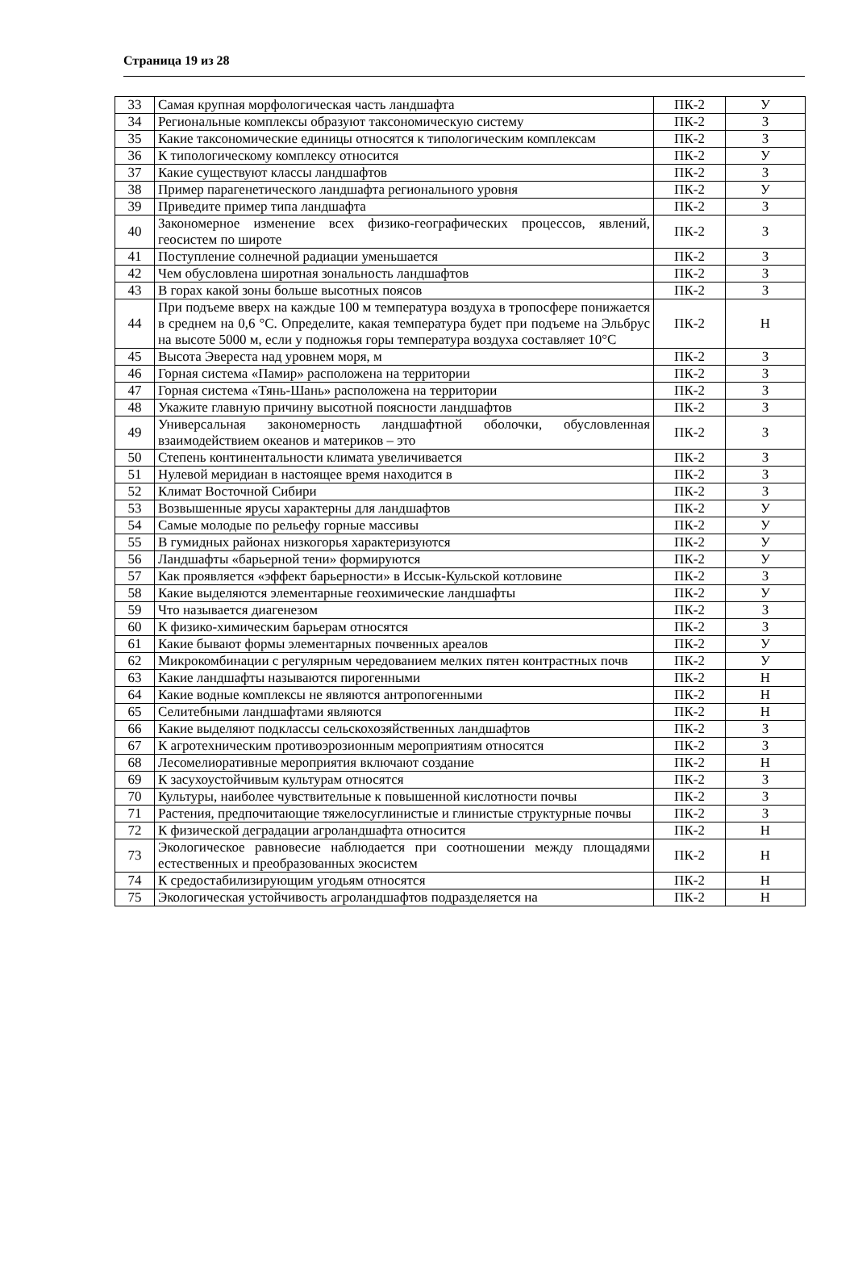Страница 19 из 28
| 33 | Самая крупная морфологическая часть ландшафта | ПК-2 | У |
| 34 | Региональные комплексы образуют таксономическую систему | ПК-2 | З |
| 35 | Какие таксономические единицы относятся к типологическим комплексам | ПК-2 | З |
| 36 | К типологическому комплексу относится | ПК-2 | У |
| 37 | Какие существуют классы ландшафтов | ПК-2 | З |
| 38 | Пример парагенетического ландшафта регионального уровня | ПК-2 | У |
| 39 | Приведите пример типа ландшафта | ПК-2 | З |
| 40 | Закономерное изменение всех физико-географических процессов, явлений, геосистем по широте | ПК-2 | З |
| 41 | Поступление солнечной радиации уменьшается | ПК-2 | З |
| 42 | Чем обусловлена широтная зональность ландшафтов | ПК-2 | З |
| 43 | В горах какой зоны больше высотных поясов | ПК-2 | З |
| 44 | При подъеме вверх на каждые 100 м температура воздуха в тропосфере понижается в среднем на 0,6 °С. Определите, какая температура будет при подъеме на Эльбрус на высоте 5000 м, если у подножья горы температура воздуха составляет 10°С | ПК-2 | Н |
| 45 | Высота Эвереста над уровнем моря, м | ПК-2 | З |
| 46 | Горная система «Памир» расположена на территории | ПК-2 | З |
| 47 | Горная система «Тянь-Шань» расположена на территории | ПК-2 | З |
| 48 | Укажите главную причину высотной поясности ландшафтов | ПК-2 | З |
| 49 | Универсальная закономерность ландшафтной оболочки, обусловленная взаимодействием океанов и материков – это | ПК-2 | З |
| 50 | Степень континентальности климата увеличивается | ПК-2 | З |
| 51 | Нулевой меридиан в настоящее время находится в | ПК-2 | З |
| 52 | Климат Восточной Сибири | ПК-2 | З |
| 53 | Возвышенные ярусы характерны для ландшафтов | ПК-2 | У |
| 54 | Самые молодые по рельефу горные массивы | ПК-2 | У |
| 55 | В гумидных районах низкогорья характеризуются | ПК-2 | У |
| 56 | Ландшафты «барьерной тени» формируются | ПК-2 | У |
| 57 | Как проявляется «эффект барьерности» в Иссык-Кульской котловине | ПК-2 | З |
| 58 | Какие выделяются элементарные геохимические ландшафты | ПК-2 | У |
| 59 | Что называется диагенезом | ПК-2 | З |
| 60 | К физико-химическим барьерам относятся | ПК-2 | З |
| 61 | Какие бывают формы элементарных почвенных ареалов | ПК-2 | У |
| 62 | Микрокомбинации с регулярным чередованием мелких пятен контрастных почв | ПК-2 | У |
| 63 | Какие ландшафты называются пирогенными | ПК-2 | Н |
| 64 | Какие водные комплексы не являются антропогенными | ПК-2 | Н |
| 65 | Селитебными ландшафтами являются | ПК-2 | Н |
| 66 | Какие выделяют подклассы сельскохозяйственных ландшафтов | ПК-2 | З |
| 67 | К агротехническим противоэрозионным мероприятиям относятся | ПК-2 | З |
| 68 | Лесомелиоративные мероприятия включают создание | ПК-2 | Н |
| 69 | К засухоустойчивым культурам относятся | ПК-2 | З |
| 70 | Культуры, наиболее чувствительные к повышенной кислотности почвы | ПК-2 | З |
| 71 | Растения, предпочитающие тяжелосуглинистые и глинистые структурные почвы | ПК-2 | З |
| 72 | К физической деградации агроландшафта относится | ПК-2 | Н |
| 73 | Экологическое равновесие наблюдается при соотношении между площадями естественных и преобразованных экосистем | ПК-2 | Н |
| 74 | К средостабилизирующим угодьям относятся | ПК-2 | Н |
| 75 | Экологическая устойчивость агроландшафтов подразделяется на | ПК-2 | Н |